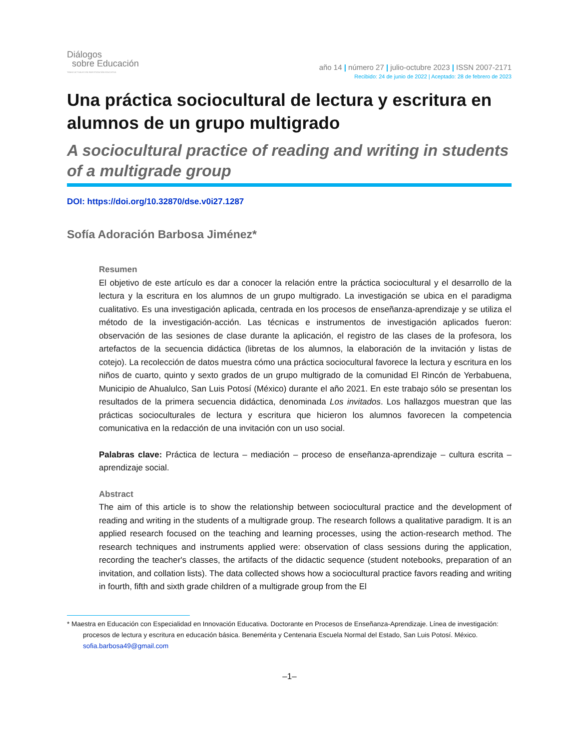Diálogos
sobre Educación
TEMAS ACTUALES EN INVESTIGACIÓN EDUCATIVA
año 14 | número 27 | julio-octubre 2023 | ISSN 2007-2171
Recibido: 24 de junio de 2022 | Aceptado: 28 de febrero de 2023
Una práctica sociocultural de lectura y escritura en alumnos de un grupo multigrado
A sociocultural practice of reading and writing in students of a multigrade group
DOI: https://doi.org/10.32870/dse.v0i27.1287
Sofía Adoración Barbosa Jiménez*
Resumen
El objetivo de este artículo es dar a conocer la relación entre la práctica sociocultural y el desarrollo de la lectura y la escritura en los alumnos de un grupo multigrado. La investigación se ubica en el paradigma cualitativo. Es una investigación aplicada, centrada en los procesos de enseñanza-aprendizaje y se utiliza el método de la investigación-acción. Las técnicas e instrumentos de investigación aplicados fueron: observación de las sesiones de clase durante la aplicación, el registro de las clases de la profesora, los artefactos de la secuencia didáctica (libretas de los alumnos, la elaboración de la invitación y listas de cotejo). La recolección de datos muestra cómo una práctica sociocultural favorece la lectura y escritura en los niños de cuarto, quinto y sexto grados de un grupo multigrado de la comunidad El Rincón de Yerbabuena, Municipio de Ahualulco, San Luis Potosí (México) durante el año 2021. En este trabajo sólo se presentan los resultados de la primera secuencia didáctica, denominada Los invitados. Los hallazgos muestran que las prácticas socioculturales de lectura y escritura que hicieron los alumnos favorecen la competencia comunicativa en la redacción de una invitación con un uso social.
Palabras clave: Práctica de lectura – mediación – proceso de enseñanza-aprendizaje – cultura escrita – aprendizaje social.
Abstract
The aim of this article is to show the relationship between sociocultural practice and the development of reading and writing in the students of a multigrade group. The research follows a qualitative paradigm. It is an applied research focused on the teaching and learning processes, using the action-research method. The research techniques and instruments applied were: observation of class sessions during the application, recording the teacher's classes, the artifacts of the didactic sequence (student notebooks, preparation of an invitation, and collation lists). The data collected shows how a sociocultural practice favors reading and writing in fourth, fifth and sixth grade children of a multigrade group from the El
* Maestra en Educación con Especialidad en Innovación Educativa. Doctorante en Procesos de Enseñanza-Aprendizaje. Línea de investigación: procesos de lectura y escritura en educación básica. Benemérita y Centenaria Escuela Normal del Estado, San Luis Potosí. México. sofia.barbosa49@gmail.com
–1–